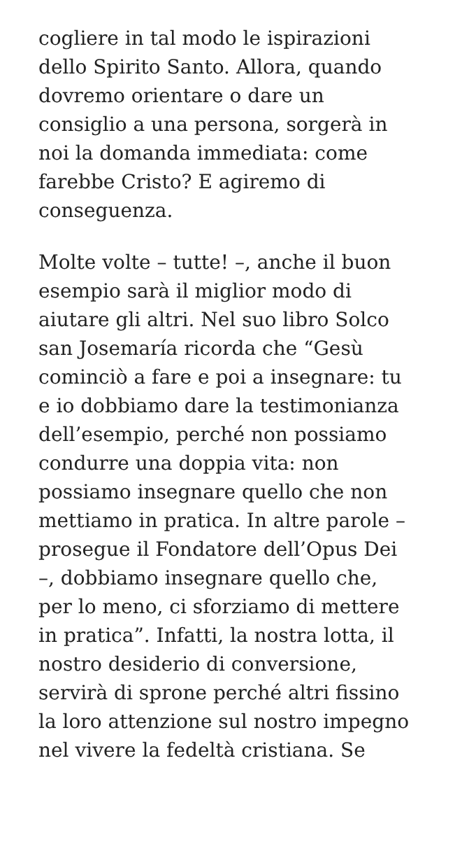cogliere in tal modo le ispirazioni
dello Spirito Santo. Allora, quando
dovremo orientare o dare un
consiglio a una persona, sorgerà in
noi la domanda immediata: come
farebbe Cristo? E agiremo di
conseguenza.
Molte volte – tutte! –, anche il buon
esempio sarà il miglior modo di
aiutare gli altri. Nel suo libro Solco
san Josemaría ricorda che “Gesù
cominciò a fare e poi a insegnare: tu
e io dobbiamo dare la testimonianza
dell’esempio, perché non possiamo
condurre una doppia vita: non
possiamo insegnare quello che non
mettiamo in pratica. In altre parole –
prosegue il Fondatore dell’Opus Dei
–, dobbiamo insegnare quello che,
per lo meno, ci sforziamo di mettere
in pratica”. Infatti, la nostra lotta, il
nostro desiderio di conversione,
servirà di sprone perché altri fissino
la loro attenzione sul nostro impegno
nel vivere la fedeltà cristiana. Se